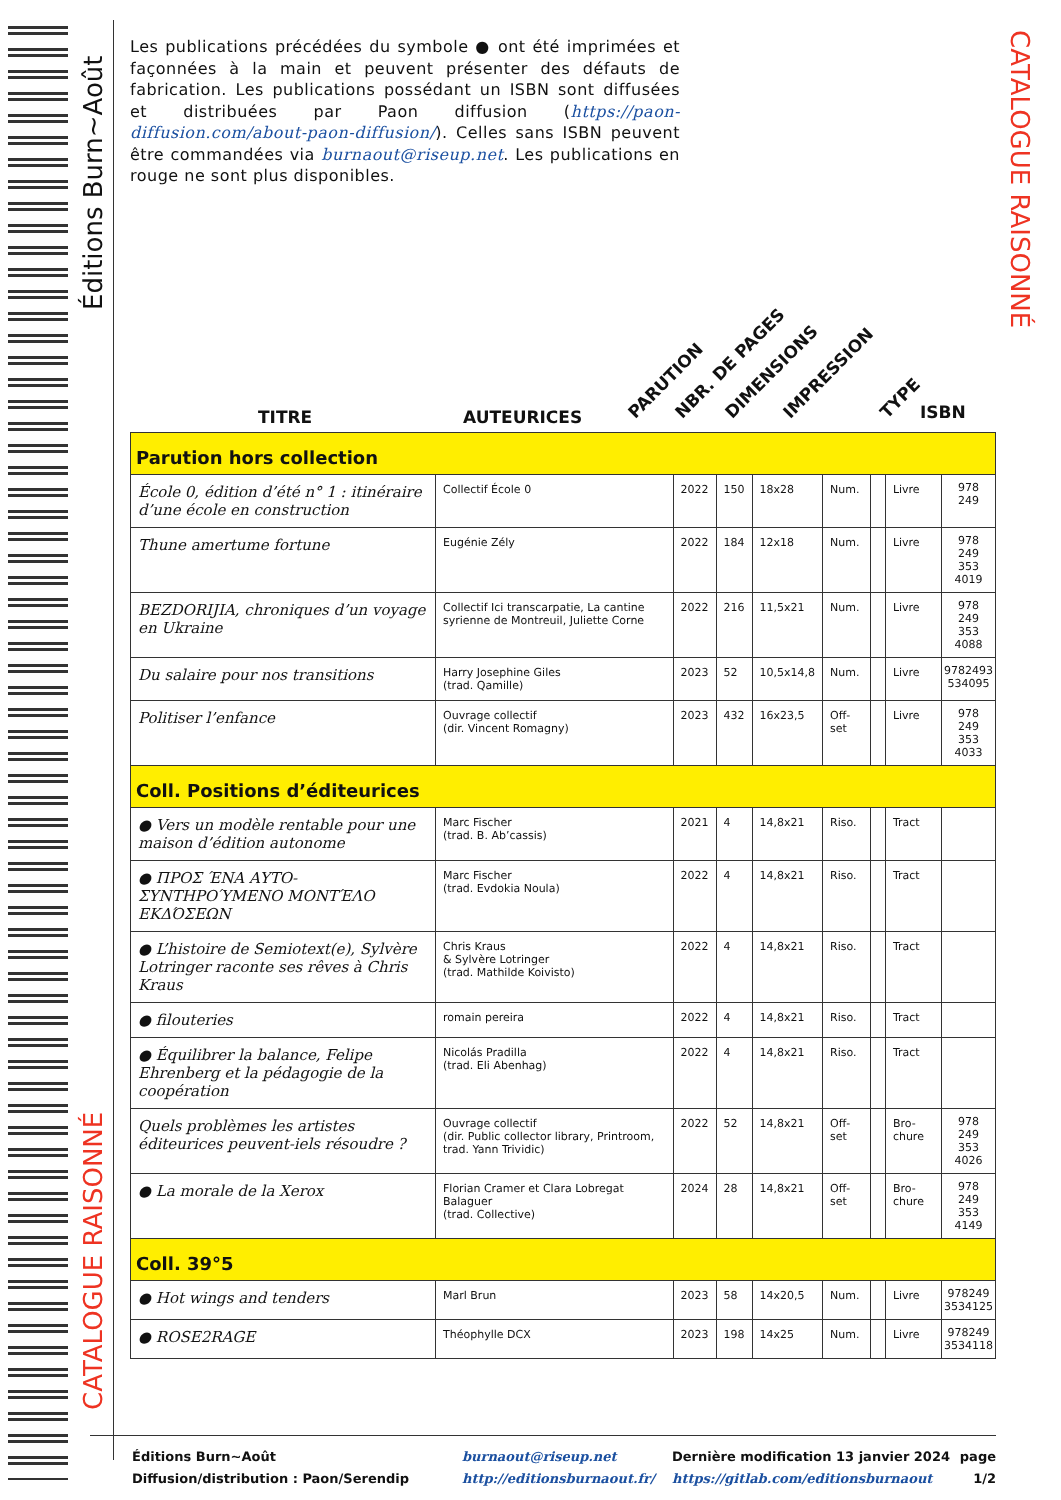Éditions Burn~Août
CATALOGUE RAISONNÉ
CATALOGUE RAISONNÉ
Les publications précédées du symbole ● ont été imprimées et façonnées à la main et peuvent présenter des défauts de fabrication. Les publications possédant un ISBN sont diffusées et distribuées par Paon diffusion (https://paon-diffusion.com/about-paon-diffusion/). Celles sans ISBN peuvent être commandées via burnaout@riseup.net. Les publications en rouge ne sont plus disponibles.
TITRE AUTEURICES PARUTION NBR. DE PAGES DIMENSIONS IMPRESSION TYPE ISBN
| Parution hors collection | | | | | | | | |
| École 0, édition d’été n° 1 : itinéraire d’une école en construction | Collectif École 0 | 2022 | 150 | 18x28 | Num. | | Livre | 978 249 |
| Thune amertume fortune | Eugénie Zély | 2022 | 184 | 12x18 | Num. | | Livre | 978 249 353 4019 |
| BEZDORIJIA, chroniques d’un voyage en Ukraine | Collectif Ici transcarpatie, La cantine syrienne de Montreuil, Juliette Corne | 2022 | 216 | 11,5x21 | Num. | | Livre | 978 249 353 4088 |
| Du salaire pour nos transitions | Harry Josephine Giles (trad. Qamille) | 2023 | 52 | 10,5x14,8 | Num. | | Livre | 9782493 534095 |
| Politiser l’enfance | Ouvrage collectif (dir. Vincent Romagny) | 2023 | 432 | 16x23,5 | Off-set | | Livre | 978 249 353 4033 |
| Coll. Positions d’éditeurices | | | | | | | | |
| ● Vers un modèle rentable pour une maison d’édition autonome | Marc Fischer (trad. B. Ab’cassis) | 2021 | 4 | 14,8x21 | Riso. | | Tract | |
| ● ΠΡΟΣ ΈΝΑ ΑΥΤΟ-ΣΥΝΤΗΡΟΎΜΕΝΟ ΜΟΝΤΈΛΟ ΕΚΔΌΣΕΩΝ | Marc Fischer (trad. Evdokia Noula) | 2022 | 4 | 14,8x21 | Riso. | | Tract | |
| ● L’histoire de Semiotext(e), Sylvère Lotringer raconte ses rêves à Chris Kraus | Chris Kraus & Sylvère Lotringer (trad. Mathilde Koivisto) | 2022 | 4 | 14,8x21 | Riso. | | Tract | |
| ● filouteries | romain pereira | 2022 | 4 | 14,8x21 | Riso. | | Tract | |
| ● Équilibrer la balance, Felipe Ehrenberg et la pédagogie de la coopération | Nicolás Pradilla (trad. Eli Abenhag) | 2022 | 4 | 14,8x21 | Riso. | | Tract | |
| Quels problèmes les artistes éditeurices peuvent-iels résoudre ? | Ouvrage collectif (dir. Public collector library, Printroom, trad. Yann Trividic) | 2022 | 52 | 14,8x21 | Off-set | | Bro-chure | 978 249 353 4026 |
| ● La morale de la Xerox | Florian Cramer et Clara Lobregat Balaguer (trad. Collective) | 2024 | 28 | 14,8x21 | Off-set | | Bro-chure | 978 249 353 4149 |
| Coll. 39°5 | | | | | | | | |
| ● Hot wings and tenders | Marl Brun | 2023 | 58 | 14x20,5 | Num. | | Livre | 978249 3534125 |
| ● ROSE2RAGE | Théophylle DCX | 2023 | 198 | 14x25 | Num. | | Livre | 978249 3534118 |
Éditions Burn~Août
Diffusion/distribution : Paon/Serendip
burnaout@riseup.net
http://editionsburnaout.fr/
Dernière modification 13 janvier 2024
https://gitlab.com/editionsburnaout
page
1/2